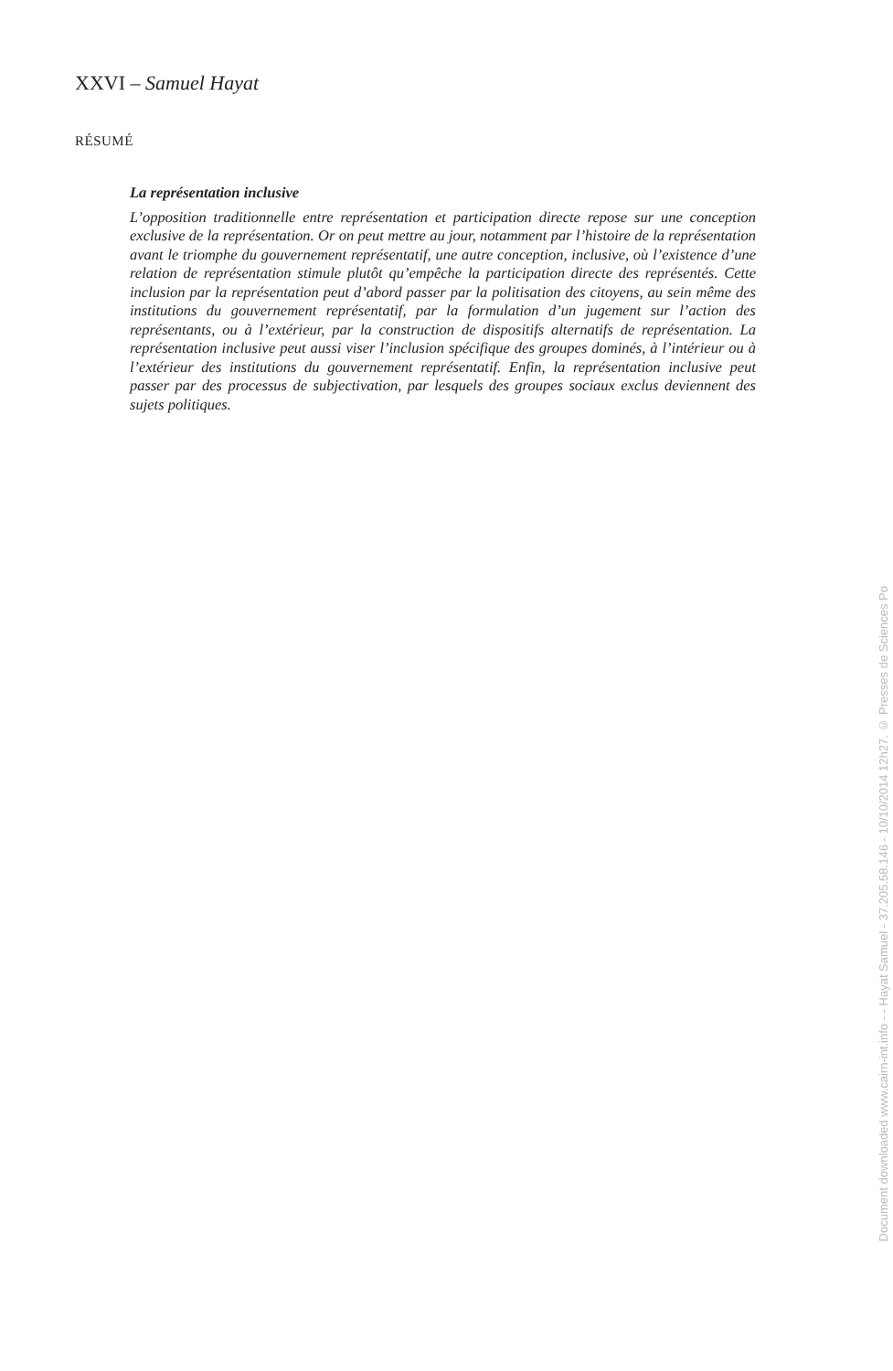XXVI – Samuel Hayat
RÉSUMÉ
La représentation inclusive
L’opposition traditionnelle entre représentation et participation directe repose sur une conception exclusive de la représentation. Or on peut mettre au jour, notamment par l’histoire de la représentation avant le triomphe du gouvernement représentatif, une autre conception, inclusive, où l’existence d’une relation de représentation stimule plutôt qu’empêche la participation directe des représentés. Cette inclusion par la représentation peut d’abord passer par la politisation des citoyens, au sein même des institutions du gouvernement représentatif, par la formulation d’un jugement sur l’action des représentants, ou à l’extérieur, par la construction de dispositifs alternatifs de représentation. La représentation inclusive peut aussi viser l’inclusion spécifique des groupes dominés, à l’intérieur ou à l’extérieur des institutions du gouvernement représentatif. Enfin, la représentation inclusive peut passer par des processus de subjectivation, par lesquels des groupes sociaux exclus deviennent des sujets politiques.
Document downloaded www.cairn-int.info - - Hayat Samuel - 37.205.58.146 - 10/10/2014 12h27. © Presses de Sciences Po